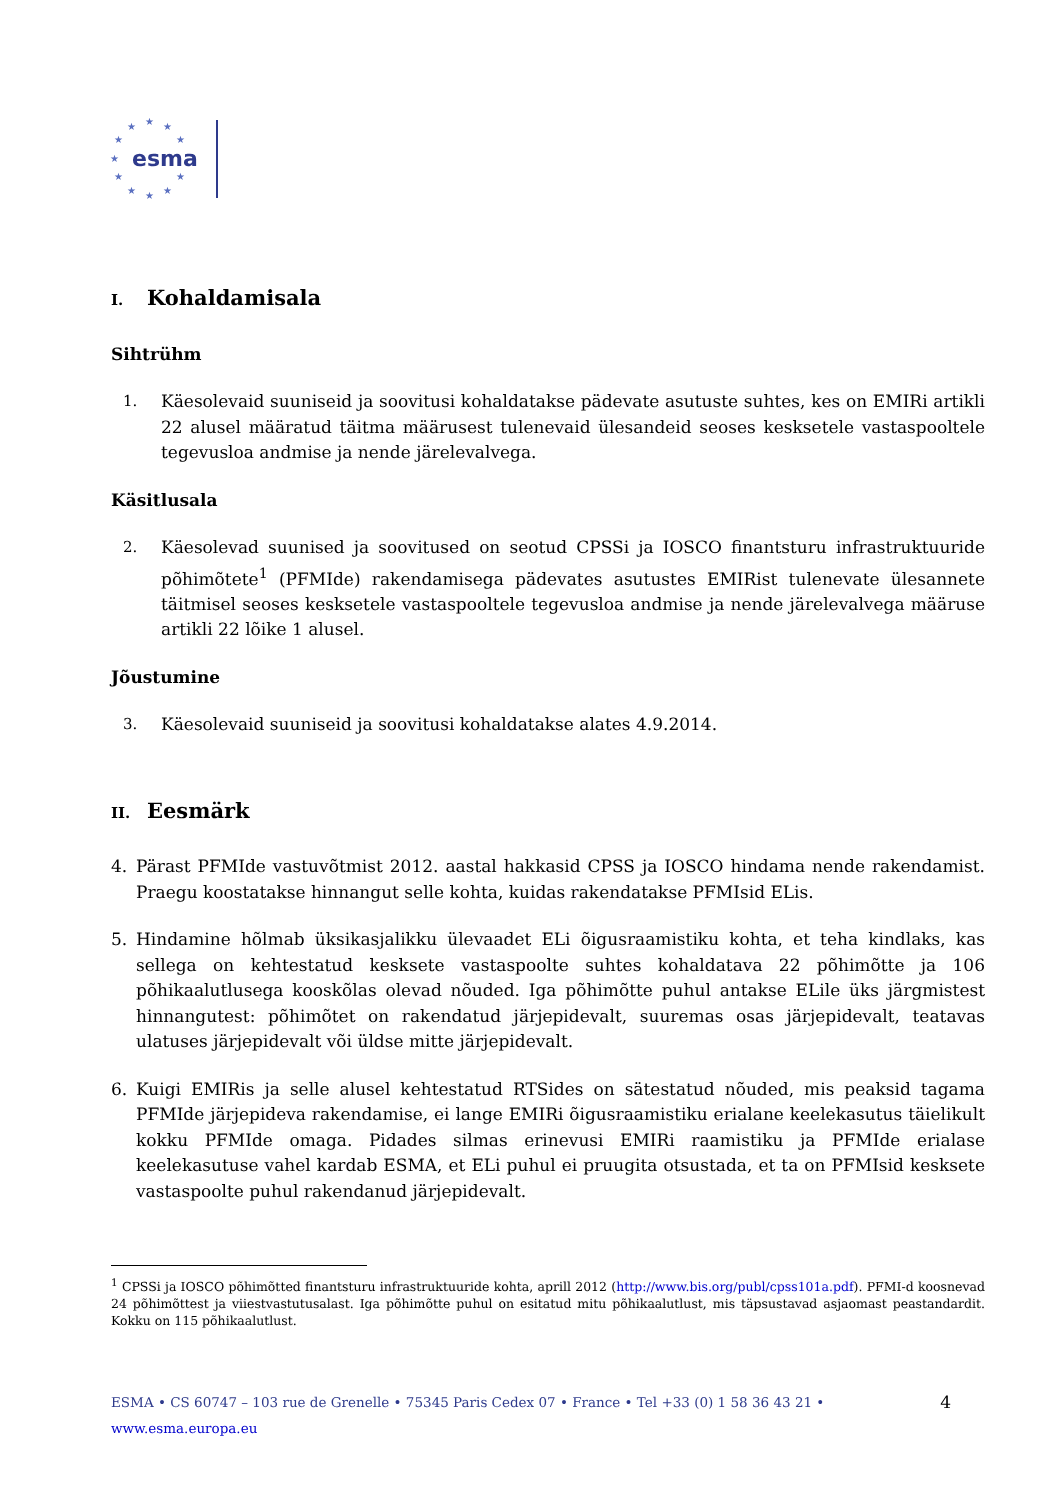★
★
★
★
★
★
★
★
★
★
★
esma
I. Kohaldamisala
Sihtrühm
1. Käesolevaid suuniseid ja soovitusi kohaldatakse pädevate asutuste suhtes, kes on EMIRi artikli 22 alusel määratud täitma määrusest tulenevaid ülesandeid seoses kesksetele vastaspooltele tegevusloa andmise ja nende järelevalvega.
Käsitlusala
2. Käesolevad suunised ja soovitused on seotud CPSSi ja IOSCO finantsturu infrastruktuuride põhimõtete<sup>1</sup> (PFMIde) rakendamisega pädevates asutustes EMIRist tulenevate ülesannete täitmisel seoses kesksetele vastaspooltele tegevusloa andmise ja nende järelevalvega määruse artikli 22 lõike 1 alusel.
Jõustumine
3. Käesolevaid suuniseid ja soovitusi kohaldatakse alates 4.9.2014.
II. Eesmärk
4. Pärast PFMIde vastuvõtmist 2012. aastal hakkasid CPSS ja IOSCO hindama nende rakendamist. Praegu koostatakse hinnangut selle kohta, kuidas rakendatakse PFMIsid ELis.
5. Hindamine hõlmab üksikasjalikku ülevaadet ELi õigusraamistiku kohta, et teha kindlaks, kas sellega on kehtestatud kesksete vastaspoolte suhtes kohaldatava 22 põhimõtte ja 106 põhikaalutlusega kooskõlas olevad nõuded. Iga põhimõtte puhul antakse ELile üks järgmistest hinnangutest: põhimõtet on rakendatud järjepidevalt, suuremas osas järjepidevalt, teatavas ulatuses järjepidevalt või üldse mitte järjepidevalt.
6. Kuigi EMIRis ja selle alusel kehtestatud RTSides on sätestatud nõuded, mis peaksid tagama PFMIde järjepideva rakendamise, ei lange EMIRi õigusraamistiku erialane keelekasutus täielikult kokku PFMIde omaga. Pidades silmas erinevusi EMIRi raamistiku ja PFMIde erialase keelekasutuse vahel kardab ESMA, et ELi puhul ei pruugita otsustada, et ta on PFMIsid kesksete vastaspoolte puhul rakendanud järjepidevalt.
<sup>1</sup> CPSSi ja IOSCO põhimõtted finantsturu infrastruktuuride kohta, aprill 2012 (http://www.bis.org/publ/cpss101a.pdf). PFMI-d koosnevad 24 põhimõttest ja viiestvastutusalast. Iga põhimõtte puhul on esitatud mitu põhikaalutlust, mis täpsustavad asjaomast peastandardit. Kokku on 115 põhikaalutlust.
ESMA • CS 60747 – 103 rue de Grenelle • 75345 Paris Cedex 07 • France • Tel +33 (0) 1 58 36 43 21 • www.esma.europa.eu 4